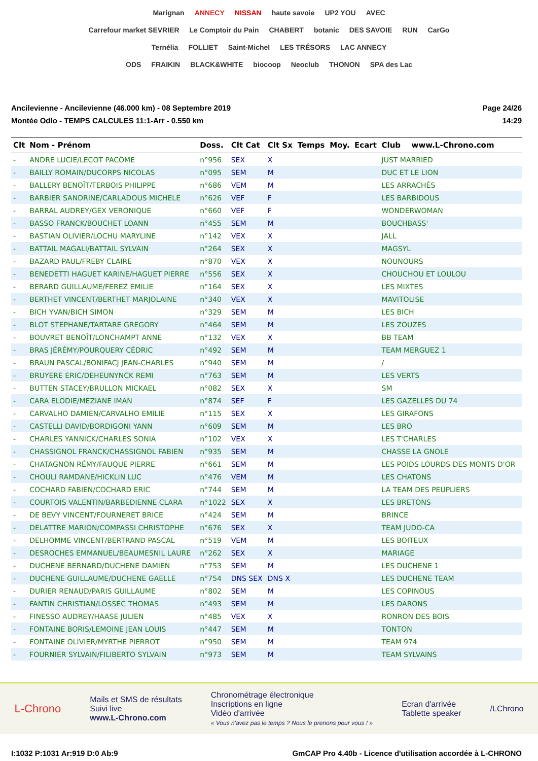Marignan ANNECY NISSAN haute savoie UP2 YOU AVEC
Carrefour market SEVRIER Le Comptoir du Pain CHABERT botanic DES SAVOIE RUN CarGo
Ternélia FOLLIET Saint-Michel LES TRÉSORS LAC ANNECY
ODS FRAIKIN BLACK&WHITE biocoop Neoclub THONON SPA des Lac
Ancilevienne - Ancilevienne (46.000 km) - 08 Septembre 2019
Montée Odlo - TEMPS CALCULES 11:1-Arr - 0.550 km
Page 24/26
14:29
| Clt | Nom - Prénom | Doss. | Clt Cat | Clt Sx | Temps | Moy. | Ecart | Club | www.L-Chrono.com |
| --- | --- | --- | --- | --- | --- | --- | --- | --- | --- |
| - | ANDRE LUCIE/LECOT PACÔME | n°956 | SEX | X | | | | JUST MARRIED | |
| - | BAILLY ROMAIN/DUCORPS NICOLAS | n°095 | SEM | M | | | | DUC ET LE LION | |
| - | BALLERY BENOÎT/TERBOIS PHILIPPE | n°686 | VEM | M | | | | LES ARRACHÉS | |
| - | BARBIER SANDRINE/CARLADOUS MICHELE | n°626 | VEF | F | | | | LES BARBIDOUS | |
| - | BARRAL AUDREY/GEX VERONIQUE | n°660 | VEF | F | | | | WONDERWOMAN | |
| - | BASSO FRANCK/BOUCHET LOANN | n°455 | SEM | M | | | | BOUCHBASS' | |
| - | BASTIAN OLIVIER/LOCHU MARYLINE | n°142 | VEX | X | | | | JALL | |
| - | BATTAIL MAGALI/BATTAIL SYLVAIN | n°264 | SEX | X | | | | MAGSYL | |
| - | BAZARD PAUL/FREBY CLAIRE | n°870 | VEX | X | | | | NOUNOURS | |
| - | BENEDETTI HAGUET KARINE/HAGUET PIERRE | n°556 | SEX | X | | | | CHOUCHOU ET LOULOU | |
| - | BERARD GUILLAUME/FEREZ EMILIE | n°164 | SEX | X | | | | LES MIXTES | |
| - | BERTHET VINCENT/BERTHET MARJOLAINE | n°340 | VEX | X | | | | MAVITOLISE | |
| - | BICH YVAN/BICH SIMON | n°329 | SEM | M | | | | LES BICH | |
| - | BLOT STEPHANE/TARTARE GREGORY | n°464 | SEM | M | | | | LES ZOUZES | |
| - | BOUVRET BENOÎT/LONCHAMPT ANNE | n°132 | VEX | X | | | | BB TEAM | |
| - | BRAS JÉRÉMY/POURQUERY CÉDRIC | n°492 | SEM | M | | | | TEAM MERGUEZ 1 | |
| - | BRAUN PASCAL/BONIFACJ JEAN-CHARLES | n°940 | SEM | M | | | | / | |
| - | BRUYERE ERIC/DEHEUNYNCK REMI | n°763 | SEM | M | | | | LES VERTS | |
| - | BUTTEN STACEY/BRULLON MICKAEL | n°082 | SEX | X | | | | SM | |
| - | CARA ELODIE/MEZIANE IMAN | n°874 | SEF | F | | | | LES GAZELLES DU 74 | |
| - | CARVALHO DAMIEN/CARVALHO EMILIE | n°115 | SEX | X | | | | LES GIRAFONS | |
| - | CASTELLI DAVID/BORDIGONI YANN | n°609 | SEM | M | | | | LES BRO | |
| - | CHARLES YANNICK/CHARLES SONIA | n°102 | VEX | X | | | | LES T'CHARLES | |
| - | CHASSIGNOL FRANCK/CHASSIGNOL FABIEN | n°935 | SEM | M | | | | CHASSE LA GNOLE | |
| - | CHATAGNON RÉMY/FAUQUE PIERRE | n°661 | SEM | M | | | | LES POIDS LOURDS DES MONTS D'OR | |
| - | CHOULI RAMDANE/HICKLIN LUC | n°476 | VEM | M | | | | LES CHATONS | |
| - | COCHARD FABIEN/COCHARD ERIC | n°744 | SEM | M | | | | LA TEAM DES PEUPLIERS | |
| - | COURTOIS VALENTIN/BARBEDIENNE CLARA | n°1022 | SEX | X | | | | LES BRETONS | |
| - | DE BEVY VINCENT/FOURNERET BRICE | n°424 | SEM | M | | | | BRINCE | |
| - | DELATTRE MARION/COMPASSI CHRISTOPHE | n°676 | SEX | X | | | | TEAM JUDO-CA | |
| - | DELHOMME VINCENT/BERTRAND PASCAL | n°519 | VEM | M | | | | LES BOITEUX | |
| - | DESROCHES EMMANUEL/BEAUMESNIL LAURE | n°262 | SEX | X | | | | MARIAGE | |
| - | DUCHENE BERNARD/DUCHENE DAMIEN | n°753 | SEM | M | | | | LES DUCHENE 1 | |
| - | DUCHENE GUILLAUME/DUCHENE GAELLE | n°754 | DNS SEX | DNS X | | | | LES DUCHENE TEAM | |
| - | DURIER RENAUD/PARIS GUILLAUME | n°802 | SEM | M | | | | LES COPINOUS | |
| - | FANTIN CHRISTIAN/LOSSEC THOMAS | n°493 | SEM | M | | | | LES DARONS | |
| - | FINESSO AUDREY/HAASE JULIEN | n°485 | VEX | X | | | | RONRON DES BOIS | |
| - | FONTAINE BORIS/LEMOINE JEAN LOUIS | n°447 | SEM | M | | | | TONTON | |
| - | FONTAINE OLIVIER/MYRTHE PIERROT | n°950 | SEM | M | | | | TEAM 974 | |
| - | FOURNIER SYLVAIN/FILIBERTO SYLVAIN | n°973 | SEM | M | | | | TEAM SYLVAINS | |
L-Chrono
Mails et SMS de résultats
Suivi live
www.L-Chrono.com
Chronométrage électronique
Inscriptions en ligne
Vidéo d'arrivée
« Vous n'avez pas le temps ? Nous le prenons pour vous ! »
Ecran d'arrivée
Tablette speaker
/LChrono
I:1032 P:1031 Ar:919 D:0 Ab:9 GmCAP Pro 4.40b - Licence d'utilisation accordée à L-CHRONO